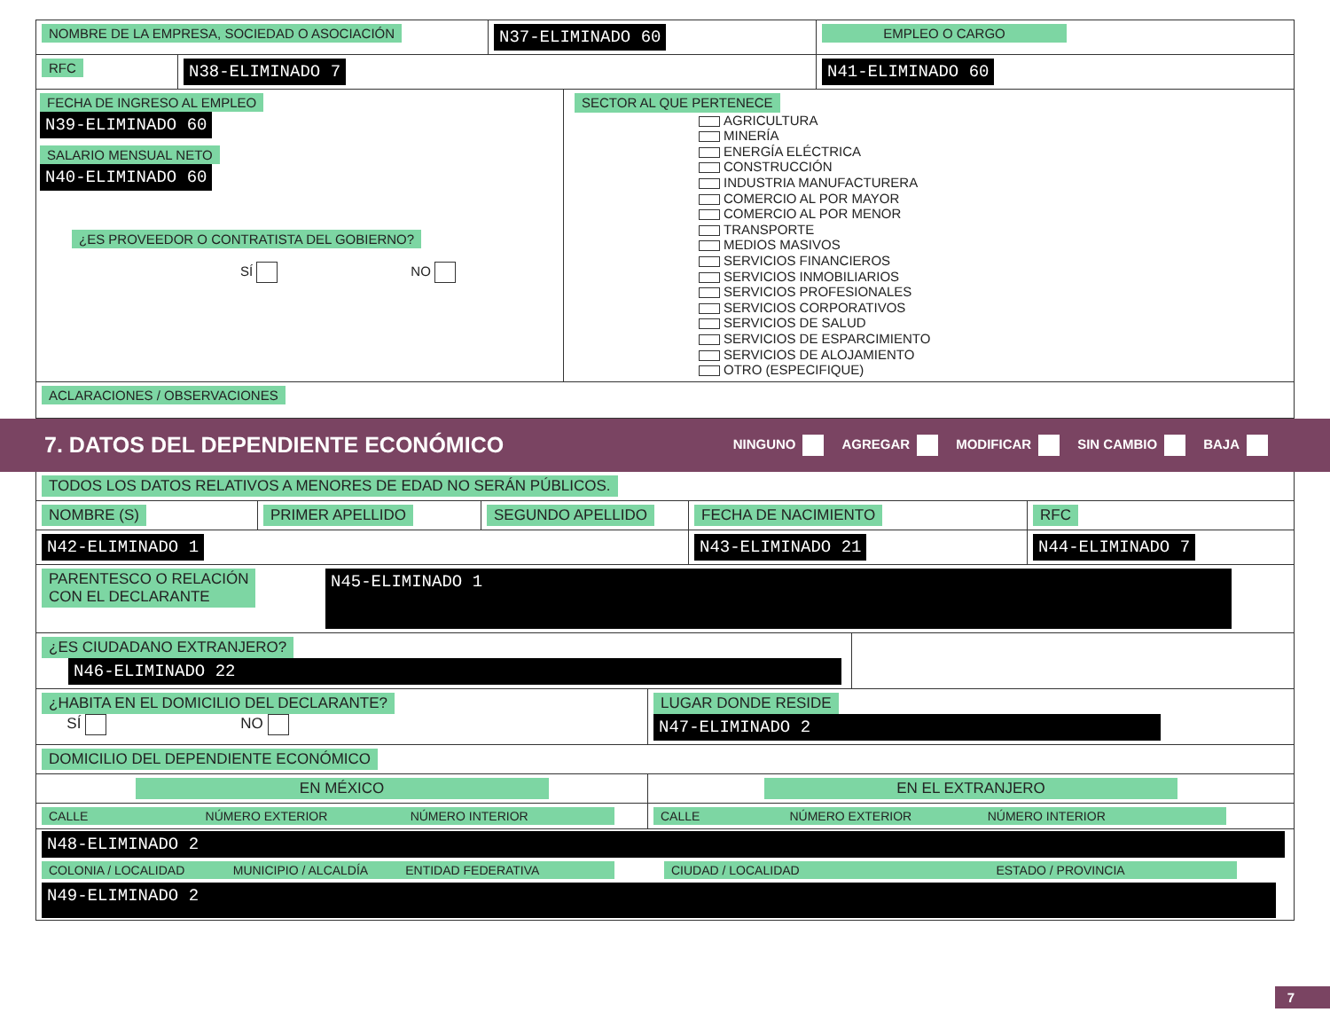NOMBRE DE LA EMPRESA, SOCIEDAD O ASOCIACIÓN
N37-ELIMINADO 60
EMPLEO O CARGO
RFC
N38-ELIMINADO 7 N41-ELIMINADO 60
FECHA DE INGRESO AL EMPLEO
N39-ELIMINADO 60
SALARIO MENSUAL NETO
N40-ELIMINADO 60
¿ES PROVEEDOR O CONTRATISTA DEL GOBIERNO?
SÍ NO
SECTOR AL QUE PERTENECE
AGRICULTURA
MINERÍA
ENERGÍA ELÉCTRICA
CONSTRUCCIÓN
INDUSTRIA MANUFACTURERA
COMERCIO AL POR MAYOR
COMERCIO AL POR MENOR
TRANSPORTE
MEDIOS MASIVOS
SERVICIOS FINANCIEROS
SERVICIOS INMOBILIARIOS
SERVICIOS PROFESIONALES
SERVICIOS CORPORATIVOS
SERVICIOS DE SALUD
SERVICIOS DE ESPARCIMIENTO
SERVICIOS DE ALOJAMIENTO
OTRO (ESPECIFIQUE)
ACLARACIONES / OBSERVACIONES
7. DATOS DEL DEPENDIENTE ECONÓMICO NINGUNO AGREGAR MODIFICAR SIN CAMBIO BAJA
TODOS LOS DATOS RELATIVOS A MENORES DE EDAD NO SERÁN PÚBLICOS.
NOMBRE (S) PRIMER APELLIDO SEGUNDO APELLIDO FECHA DE NACIMIENTO RFC
N42-ELIMINADO 1 N43-ELIMINADO 21 N44-ELIMINADO 7
PARENTESCO O RELACIÓN
CON EL DECLARANTE
N45-ELIMINADO 1
¿ES CIUDADANO EXTRANJERO?
N46-ELIMINADO 22
¿HABITA EN EL DOMICILIO DEL DECLARANTE?
SÍ NO
LUGAR DONDE RESIDE
N47-ELIMINADO 2
DOMICILIO DEL DEPENDIENTE ECONÓMICO
EN MÉXICO EN EL EXTRANJERO
CALLE NÚMERO EXTERIOR NÚMERO INTERIOR
CALLE NÚMERO EXTERIOR NÚMERO INTERIOR
N48-ELIMINADO 2
COLONIA / LOCALIDAD MUNICIPIO / ALCALDÍA ENTIDAD FEDERATIVA CIUDAD / LOCALIDAD ESTADO / PROVINCIA
N49-ELIMINADO 2
7